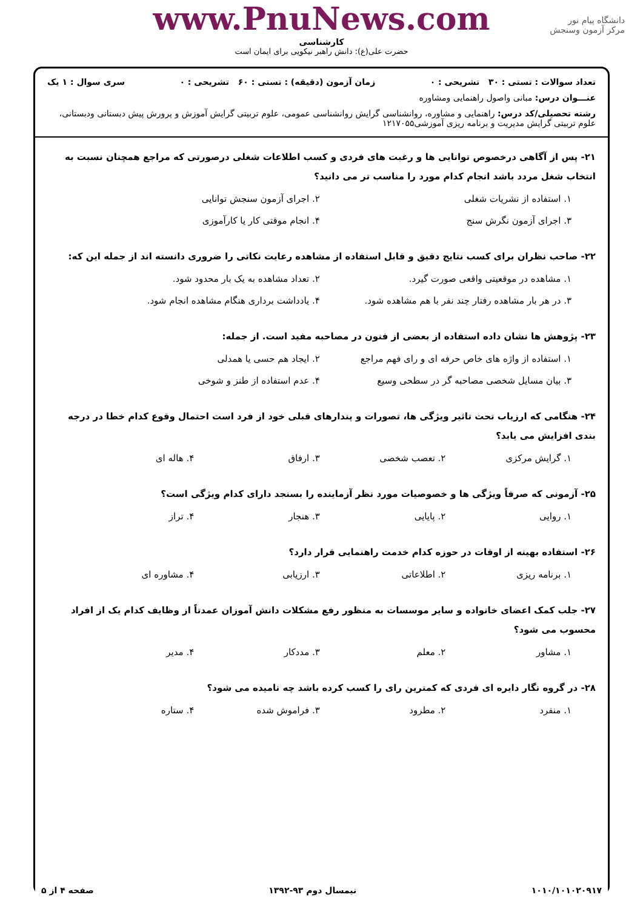دانشگاه پیام نور
مرکز آزمون وسنجش
www.PnuNews.com
کارشناسی
حضرت علی(ع): دانش راهبر نیکویی برای ایمان است
تعداد سوالات : تستی : ۳۰ تشریحی : ۰ زمان آزمون (دقیقه) : تستی : ۶۰ تشریحی : ۰ سری سوال : ۱ یک
عنـــوان درس: مبانی واصول راهنمایی ومشاوره
رشته تحصیلی/کد درس: راهنمایی و مشاوره، روانشناسی گرایش روانشناسی عمومی، علوم تربیتی گرایش آموزش و پرورش پیش دبستانی ودبستانی، علوم تربیتی گرایش مدیریت و برنامه ریزی آموزشی۱۲۱۷۰۵۵
۲۱- پس از آگاهی درخصوص توانایی ها و رغبت های فردی و کسب اطلاعات شغلی درصورتی که مراجع همچنان نسبت به انتخاب شغل مردد باشد انجام کدام مورد را مناسب تر می دانید؟
۱. استفاده از نشریات شغلی
۲. اجرای آزمون سنجش توانایی
۳. اجرای آزمون نگرش سنج
۴. انجام موقتی کار یا کارآموزی
۲۲- صاحب نظران برای کسب نتایج دقیق و قابل استفاده از مشاهده رعایت نکاتی را ضروری دانسته اند از جمله این که:
۱. مشاهده در موقعیتی واقعی صورت گیرد.
۲. تعداد مشاهده به یک بار محدود شود.
۳. در هر بار مشاهده رفتار چند نفر با هم مشاهده شود.
۴. یادداشت برداری هنگام مشاهده انجام شود.
۲۳- پژوهش ها نشان داده استفاده از بعضی از فنون در مصاحبه مفید است. از جمله:
۱. استفاده از واژه های خاص حرفه ای و رای فهم مراجع
۲. ایجاد هم حسی یا همدلی
۳. بیان مسایل شخصی مصاحبه گر در سطحی وسیع
۴. عدم استفاده از طنز و شوخی
۲۴- هنگامی که ارزیاب تحت تاثیر ویژگی ها، تصورات و پندارهای قبلی خود از فرد است احتمال وقوع کدام خطا در درجه بندی افزایش می یابد؟
۱. گرایش مرکزی
۲. تعصب شخصی
۳. ارفاق
۴. هاله ای
۲۵- آزمونی که صرفاً ویژگی ها و خصوصیات مورد نظر آزماینده را بسنجد دارای کدام ویژگی است؟
۱. روایی
۲. پایایی
۳. هنجار
۴. تراز
۲۶- استفاده بهینه از اوقات در حوزه کدام خدمت راهنمایی قرار دارد؟
۱. برنامه ریزی
۲. اطلاعاتی
۳. ارزیابی
۴. مشاوره ای
۲۷- جلب کمک اعضای خانواده و سایر موسسات به منظور رفع مشکلات دانش آموزان عمدتاً از وظایف کدام یک از افراد محسوب می شود؟
۱. مشاور
۲. معلم
۳. مددکار
۴. مدیر
۲۸- در گروه نگار دایره ای فردی که کمترین رای را کسب کرده باشد چه نامیده می شود؟
۱. منفرد
۲. مطرود
۳. فراموش شده
۴. ستاره
۱۰۱۰/۱۰۱۰۲۰۹۱۷ نیمسال دوم ۹۳-۱۳۹۲ صفحه ۴ از ۵